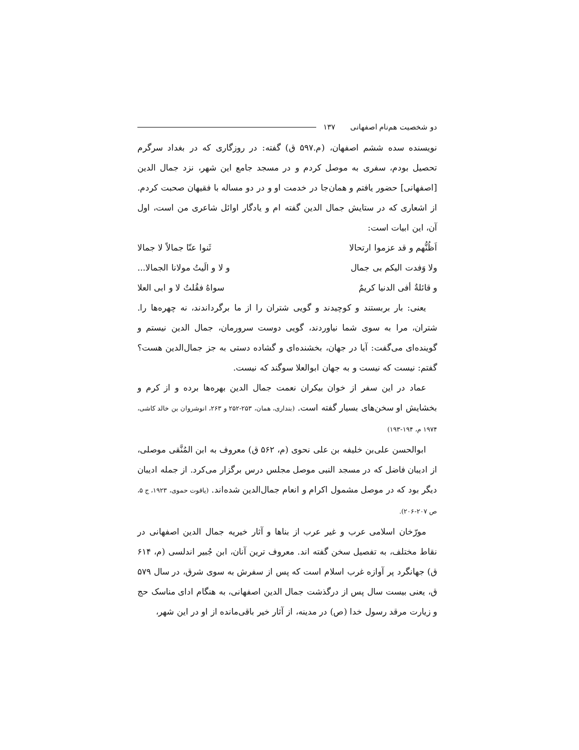دو شخصیت هم‌نام اصفهانی ۱۳۷
نویسنده سده ششم اصفهان، (م.۵۹۷ ق) گفته: در روزگاری که در بغداد سرگرم تحصیل بودم، سفری به موصل کردم و در مسجد جامع این شهر، نزد جمال الدین [اصفهانی] حضور یافتم و همان‌جا در خدمت او و در دو مساله با فقیهان صحبت کردم. از اشعاری که در ستایش جمال الدین گفته ام و یادگار اوائل شاعری من است، اول آن، این ابیات است:
اَظُنُّهم و قد عزموا ارتحالا ثَنوا عنّا جمالاً لا جمالا
ولا وَفدت الیکم بی جمال و لا و الَیتُ مولانا الجمالا...
و قائلةٌ أفی الدنیا کریمٌ سواهُ فقُلتُ لا و ابی العلا
یعنی: بار بربستند و کوچیدند و گویی شتران را از ما برگرداندند، نه چهره‌ها را. شتران، مرا به سوی شما نیاوردند، گویی دوست سرورمان، جمال الدین نیستم و گوینده‌ای می‌گفت: آیا در جهان، بخشنده‌ای و گشاده دستی به جز جمال‌الدین هست؟ گفتم: نیست که نیست و به جهان ابوالعلا سوگند که نیست.
عماد در این سفر از خوان بیکران نعمت جمال الدین بهره‌ها برده و از کرم و بخشایش او سخن‌های بسیار گفته است. (بنداری، همان، ۲۵۳-۲۵۲ و ۲۶۳، انوشروان بن خالد کاشی، ۱۹۷۴ م، ۱۹۴-۱۹۳)
ابوالحسن علی‌بن خلیفه بن علی نحوی (م، ۵۶۲ ق) معروف به ابن المُنَّقی موصلی، از ادیبان فاضل که در مسجد النبی موصل مجلس درس برگزار می‌کرد. از جمله ادیبان دیگر بود که در موصل مشمول اکرام و انعام جمال‌الدین شده‌اند. (یاقوت حموی، ۱۹۲۳، ج ۵، ص ۲۰۷-۲۰۶).
مورّخان اسلامی عرب و غیر عرب از بناها و آثار خیریه جمال الدین اصفهانی در نقاط مختلف، به تفصیل سخن گفته اند. معروف ترین آنان، ابن جُبیر اندلسی (م، ۶۱۴ ق) جهانگرد پر آوازه غرب اسلام است که پس از سفرش به سوی شرق، در سال ۵۷۹ ق، یعنی بیست سال پس از درگذشت جمال الدین اصفهانی، به هنگام ادای مناسک حج و زیارت مرقد رسول خدا (ص) در مدینه، از آثار خیر باقی‌مانده از او در این شهر،